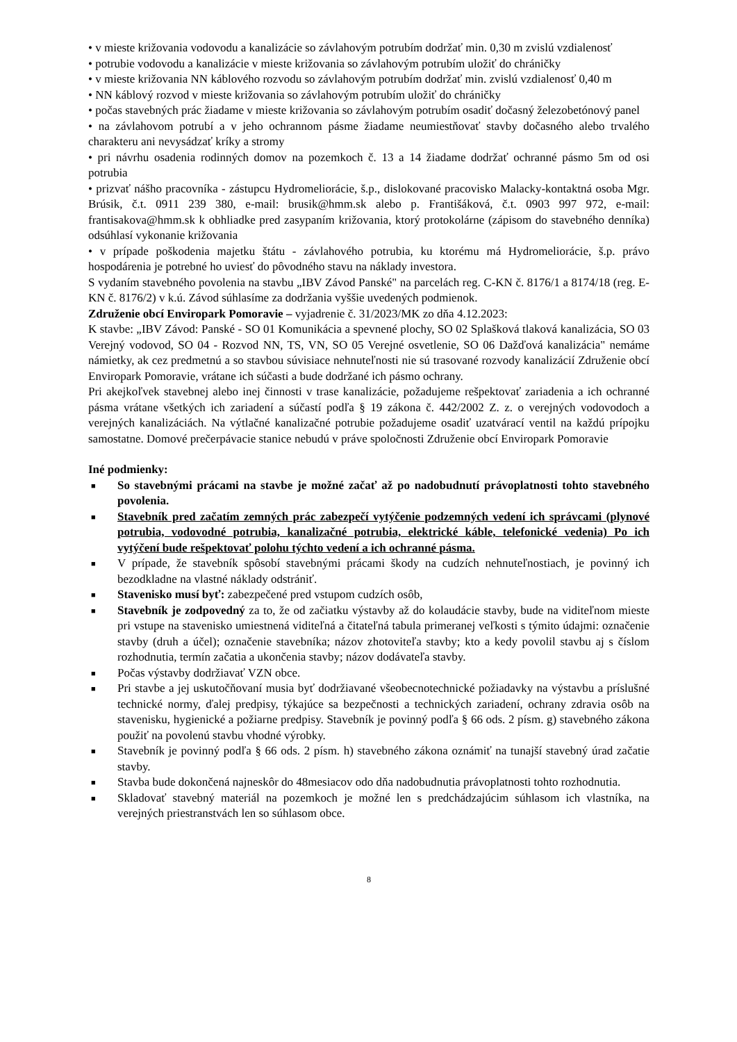• v mieste križovania vodovodu a kanalizácie so závlahovým potrubím dodržať min. 0,30 m zvislú vzdialenosť
• potrubie vodovodu a kanalizácie v mieste križovania so závlahovým potrubím uložiť do chráničky
• v mieste križovania NN káblového rozvodu so závlahovým potrubím dodržať min. zvislú vzdialenosť 0,40 m
• NN káblový rozvod v mieste križovania so závlahovým potrubím uložiť do chráničky
• počas stavebných prác žiadame v mieste križovania so závlahovým potrubím osadiť dočasný železobetónový panel
• na závlahovom potrubí a v jeho ochrannom pásme žiadame neumiestňovať stavby dočasného alebo trvalého charakteru ani nevysádzať kríky a stromy
• pri návrhu osadenia rodinných domov na pozemkoch č. 13 a 14 žiadame dodržať ochranné pásmo 5m od osi potrubia
• prizvať nášho pracovníka - zástupcu Hydromeliorácie, š.p., dislokované pracovisko Malacky-kontaktná osoba Mgr. Brúsik, č.t. 0911 239 380, e-mail: brusik@hmm.sk alebo p. Františáková, č.t. 0903 997 972, e-mail: frantisakova@hmm.sk k obhliadke pred zasypaním križovania, ktorý protokolárne (zápisom do stavebného denníka) odsúhlasí vykonanie križovania
• v prípade poškodenia majetku štátu - závlahového potrubia, ku ktorému má Hydromeliorácie, š.p. právo hospodárenia je potrebné ho uviesť do pôvodného stavu na náklady investora.
S vydaním stavebného povolenia na stavbu „IBV Závod Panské" na parcelách reg. C-KN č. 8176/1 a 8174/18 (reg. E-KN č. 8176/2) v k.ú. Závod súhlasíme za dodržania vyššie uvedených podmienok.
Združenie obcí Enviropark Pomoravie – vyjadrenie č. 31/2023/MK zo dňa 4.12.2023:
K stavbe: „IBV Závod: Panské - SO 01 Komunikácia a spevnené plochy, SO 02 Splašková tlaková kanalizácia, SO 03 Verejný vodovod, SO 04 - Rozvod NN, TS, VN, SO 05 Verejné osvetlenie, SO 06 Dažďová kanalizácia" nemáme námietky, ak cez predmetnú a so stavbou súvisiace nehnuteľnosti nie sú trasované rozvody kanalizácií Združenie obcí Enviropark Pomoravie, vrátane ich súčasti a bude dodržané ich pásmo ochrany.
Pri akejkoľvek stavebnej alebo inej činnosti v trase kanalizácie, požadujeme rešpektovať zariadenia a ich ochranné pásma vrátane všetkých ich zariadení a súčastí podľa § 19 zákona č. 442/2002 Z. z. o verejných vodovodoch a verejných kanalizáciách. Na výtlačné kanalizačné potrubie požadujeme osadiť uzatvárací ventil na každú prípojku samostatne. Domové prečerpávacie stanice nebudú v práve spoločnosti Združenie obcí Enviropark Pomoravie
Iné podmienky:
■ So stavebnými prácami na stavbe je možné začať až po nadobudnutí právoplatnosti tohto stavebného povolenia.
■ Stavebník pred začatím zemných prác zabezpečí vytýčenie podzemných vedení ich správcami (plynové potrubia, vodovodné potrubia, kanalizačné potrubia, elektrické káble, telefonické vedenia) Po ich vytýčení bude rešpektovať polohu týchto vedení a ich ochranné pásma.
■ V prípade, že stavebník spôsobí stavebnými prácami škody na cudzích nehnuteľnostiach, je povinný ich bezodkladne na vlastné náklady odstrániť.
■ Stavenisko musí byť: zabezpečené pred vstupom cudzích osôb,
■ Stavebník je zodpovedný za to, že od začiatku výstavby až do kolaudácie stavby, bude na viditeľnom mieste pri vstupe na stavenisko umiestnená viditeľná a čitateľná tabula primeranej veľkosti s týmito údajmi: označenie stavby (druh a účel); označenie stavebníka; názov zhotoviteľa stavby; kto a kedy povolil stavbu aj s číslom rozhodnutia, termín začatia a ukončenia stavby; názov dodávateľa stavby.
■ Počas výstavby dodržiavať VZN obce.
■ Pri stavbe a jej uskutočňovaní musia byť dodržiavané všeobecnotechnické požiadavky na výstavbu a príslušné technické normy, ďalej predpisy, týkajúce sa bezpečnosti a technických zariadení, ochrany zdravia osôb na stavenisku, hygienické a požiarne predpisy. Stavebník je povinný podľa § 66 ods. 2 písm. g) stavebného zákona použiť na povolenú stavbu vhodné výrobky.
■ Stavebník je povinný podľa § 66 ods. 2 písm. h) stavebného zákona oznámiť na tunajší stavebný úrad začatie stavby.
■ Stavba bude dokončená najneskôr do 48mesiacov odo dňa nadobudnutia právoplatnosti tohto rozhodnutia.
■ Skladovať stavebný materiál na pozemkoch je možné len s predchádzajúcim súhlasom ich vlastníka, na verejných priestranstvách len so súhlasom obce.
8